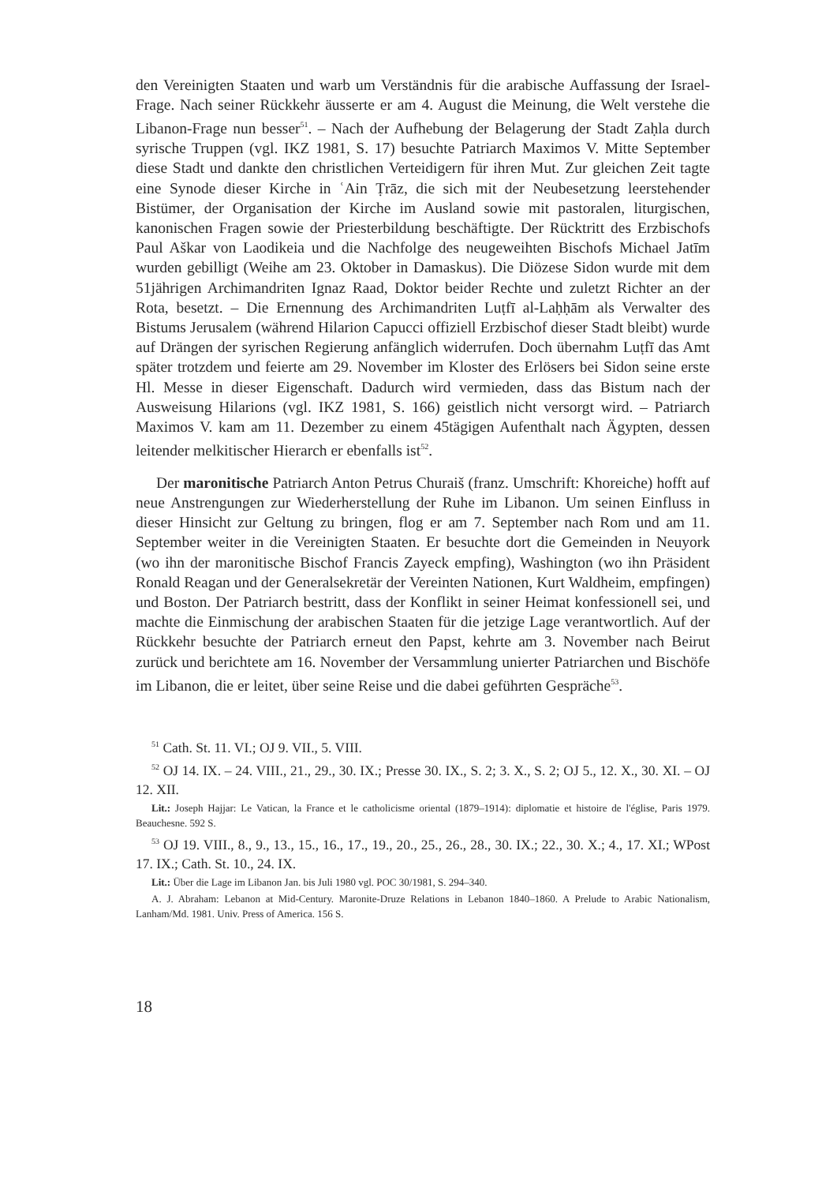den Vereinigten Staaten und warb um Verständnis für die arabische Auffassung der Israel-Frage. Nach seiner Rückkehr äusserte er am 4. August die Meinung, die Welt verstehe die Libanon-Frage nun besser<sup>51</sup>. – Nach der Aufhebung der Belagerung der Stadt Zaḥla durch syrische Truppen (vgl. IKZ 1981, S. 17) besuchte Patriarch Maximos V. Mitte September diese Stadt und dankte den christlichen Verteidigern für ihren Mut. Zur gleichen Zeit tagte eine Synode dieser Kirche in ʿAin Ṭrāz, die sich mit der Neubesetzung leerstehender Bistümer, der Organisation der Kirche im Ausland sowie mit pastoralen, liturgischen, kanonischen Fragen sowie der Priesterbildung beschäftigte. Der Rücktritt des Erzbischofs Paul Aškar von Laodikeia und die Nachfolge des neugeweihten Bischofs Michael Jatīm wurden gebilligt (Weihe am 23. Oktober in Damaskus). Die Diözese Sidon wurde mit dem 51jährigen Archimandriten Ignaz Raad, Doktor beider Rechte und zuletzt Richter an der Rota, besetzt. – Die Ernennung des Archimandriten Luṭfī al-Laḥḥām als Verwalter des Bistums Jerusalem (während Hilarion Capucci offiziell Erzbischof dieser Stadt bleibt) wurde auf Drängen der syrischen Regierung anfänglich widerrufen. Doch übernahm Luṭfī das Amt später trotzdem und feierte am 29. November im Kloster des Erlösers bei Sidon seine erste Hl. Messe in dieser Eigenschaft. Dadurch wird vermieden, dass das Bistum nach der Ausweisung Hilarions (vgl. IKZ 1981, S. 166) geistlich nicht versorgt wird. – Patriarch Maximos V. kam am 11. Dezember zu einem 45tägigen Aufenthalt nach Ägypten, dessen leitender melkitischer Hierarch er ebenfalls ist<sup>52</sup>.
Der maronitische Patriarch Anton Petrus Churaiš (franz. Umschrift: Khoreiche) hofft auf neue Anstrengungen zur Wiederherstellung der Ruhe im Libanon. Um seinen Einfluss in dieser Hinsicht zur Geltung zu bringen, flog er am 7. September nach Rom und am 11. September weiter in die Vereinigten Staaten. Er besuchte dort die Gemeinden in Neuyork (wo ihn der maronitische Bischof Francis Zayeck empfing), Washington (wo ihn Präsident Ronald Reagan und der Generalsekretär der Vereinten Nationen, Kurt Waldheim, empfingen) und Boston. Der Patriarch bestritt, dass der Konflikt in seiner Heimat konfessionell sei, und machte die Einmischung der arabischen Staaten für die jetzige Lage verantwortlich. Auf der Rückkehr besuchte der Patriarch erneut den Papst, kehrte am 3. November nach Beirut zurück und berichtete am 16. November der Versammlung unierter Patriarchen und Bischöfe im Libanon, die er leitet, über seine Reise und die dabei geführten Gespräche<sup>53</sup>.
<sup>51</sup> Cath. St. 11. VI.; OJ 9. VII., 5. VIII.
<sup>52</sup> OJ 14. IX. – 24. VIII., 21., 29., 30. IX.; Presse 30. IX., S. 2; 3. X., S. 2; OJ 5., 12. X., 30. XI. – OJ 12. XII.
Lit.: Joseph Hajjar: Le Vatican, la France et le catholicisme oriental (1879–1914): diplomatie et histoire de l'église, Paris 1979. Beauchesne. 592 S.
<sup>53</sup> OJ 19. VIII., 8., 9., 13., 15., 16., 17., 19., 20., 25., 26., 28., 30. IX.; 22., 30. X.; 4., 17. XI.; WPost 17. IX.; Cath. St. 10., 24. IX.
Lit.: Über die Lage im Libanon Jan. bis Juli 1980 vgl. POC 30/1981, S. 294–340.
A. J. Abraham: Lebanon at Mid-Century. Maronite-Druze Relations in Lebanon 1840–1860. A Prelude to Arabic Nationalism, Lanham/Md. 1981. Univ. Press of America. 156 S.
18